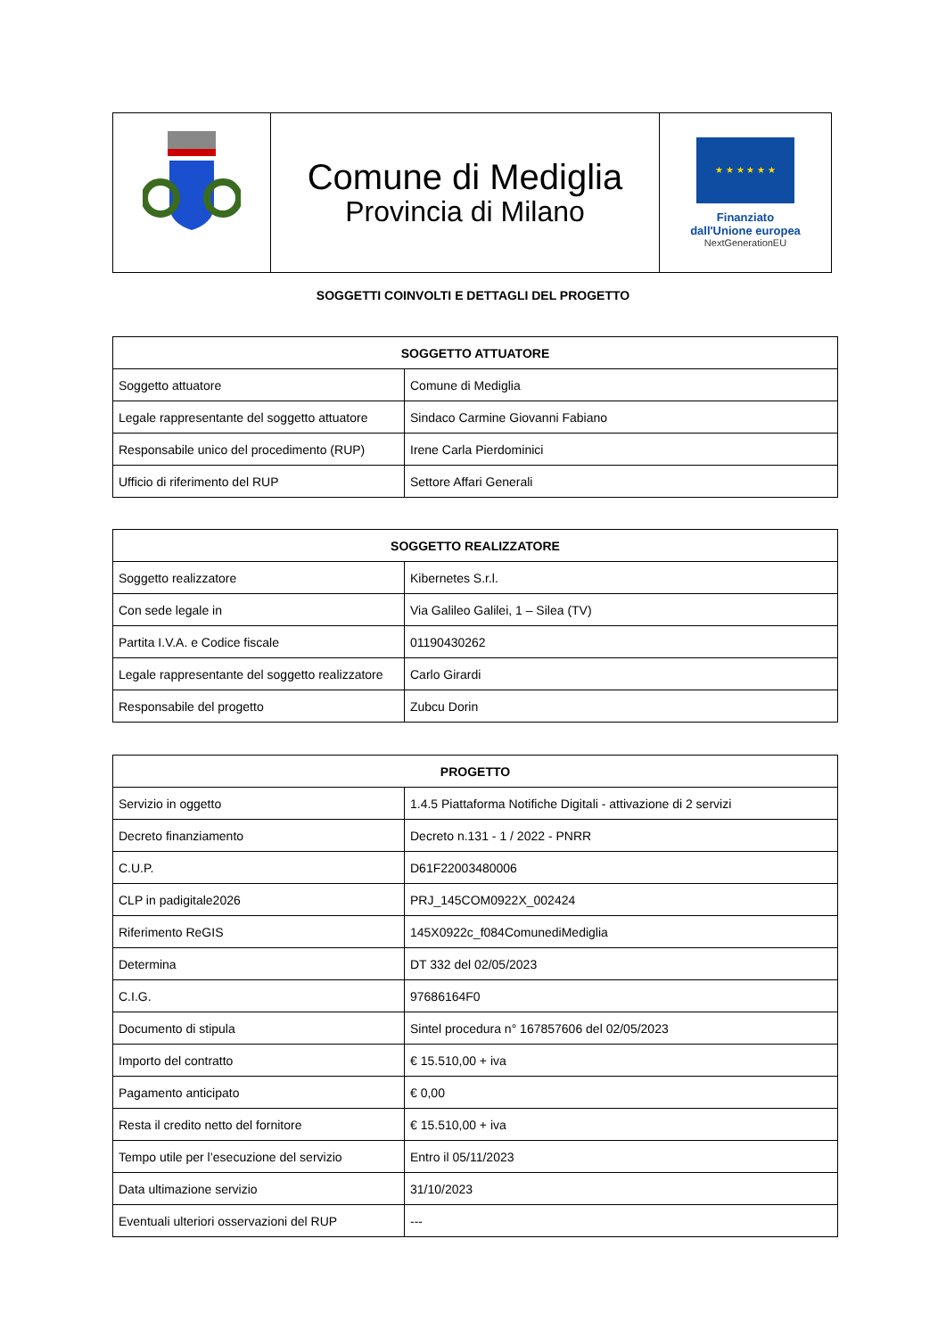| | Comune di Mediglia Provincia di Milano | ★ ★ ★ ★ ★ ★ Finanziato dall'Unione europea NextGenerationEU |
SOGGETTI COINVOLTI E DETTAGLI DEL PROGETTO
| SOGGETTO ATTUATORE | |
| --- | --- |
| Soggetto attuatore | Comune di Mediglia |
| Legale rappresentante del soggetto attuatore | Sindaco Carmine Giovanni Fabiano |
| Responsabile unico del procedimento (RUP) | Irene Carla Pierdominici |
| Ufficio di riferimento del RUP | Settore Affari Generali |
| SOGGETTO REALIZZATORE | |
| --- | --- |
| Soggetto realizzatore | Kibernetes S.r.l. |
| Con sede legale in | Via Galileo Galilei, 1 – Silea (TV) |
| Partita I.V.A. e Codice fiscale | 01190430262 |
| Legale rappresentante del soggetto realizzatore | Carlo Girardi |
| Responsabile del progetto | Zubcu Dorin |
| PROGETTO | |
| --- | --- |
| Servizio in oggetto | 1.4.5 Piattaforma Notifiche Digitali - attivazione di 2 servizi |
| Decreto finanziamento | Decreto n.131 - 1 / 2022 - PNRR |
| C.U.P. | D61F22003480006 |
| CLP in padigitale2026 | PRJ_145COM0922X_002424 |
| Riferimento ReGIS | 145X0922c_f084ComunediMediglia |
| Determina | DT 332 del 02/05/2023 |
| C.I.G. | 97686164F0 |
| Documento di stipula | Sintel procedura n° 167857606 del 02/05/2023 |
| Importo del contratto | € 15.510,00 + iva |
| Pagamento anticipato | € 0,00 |
| Resta il credito netto del fornitore | € 15.510,00 + iva |
| Tempo utile per l’esecuzione del servizio | Entro il 05/11/2023 |
| Data ultimazione servizio | 31/10/2023 |
| Eventuali ulteriori osservazioni del RUP | --- |